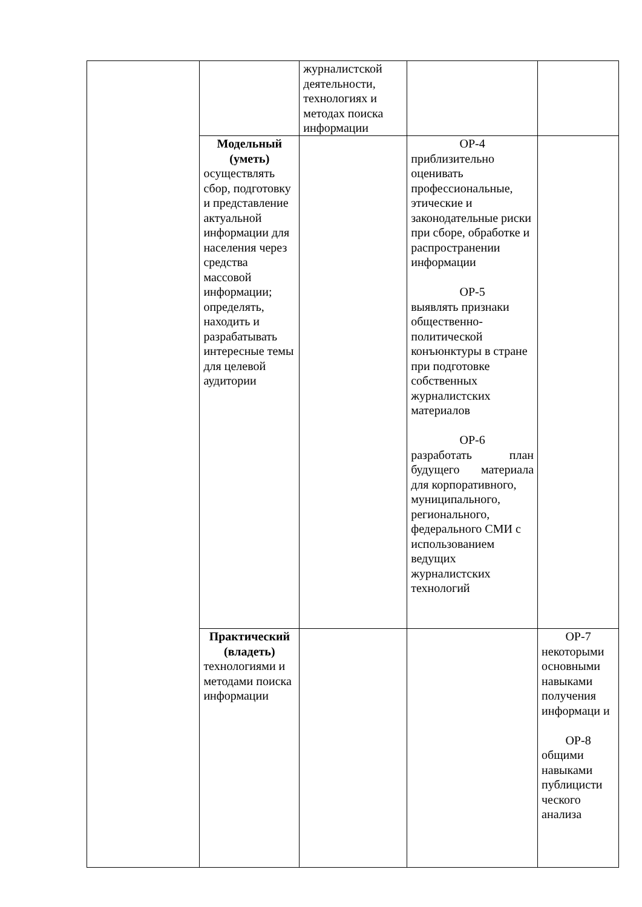| | | журналистской деятельности, технологиях и методах поиска информации | | |
| | Модельный (уметь) осуществлять сбор, подготовку и представление актуальной информации для населения через средства массовой информации; определять, находить и разрабатывать интересные темы для целевой аудитории | | ОР-4 приблизительно оценивать профессиональные, этические и законодательные риски при сборе, обработке и распространении информации ОР-5 выявлять признаки общественно-политической конъюнктуры в стране при подготовке собственных журналистских материалов ОР-6 разработать план будущего материала для корпоративного, муниципального, регионального, федерального СМИ с использованием ведущих журналистских технологий | |
| | Практический (владеть) технологиями и методами поиска информации | | | ОР-7 некоторыми основными навыками получения информаци и ОР-8 общими навыками публицисти ческого анализа |